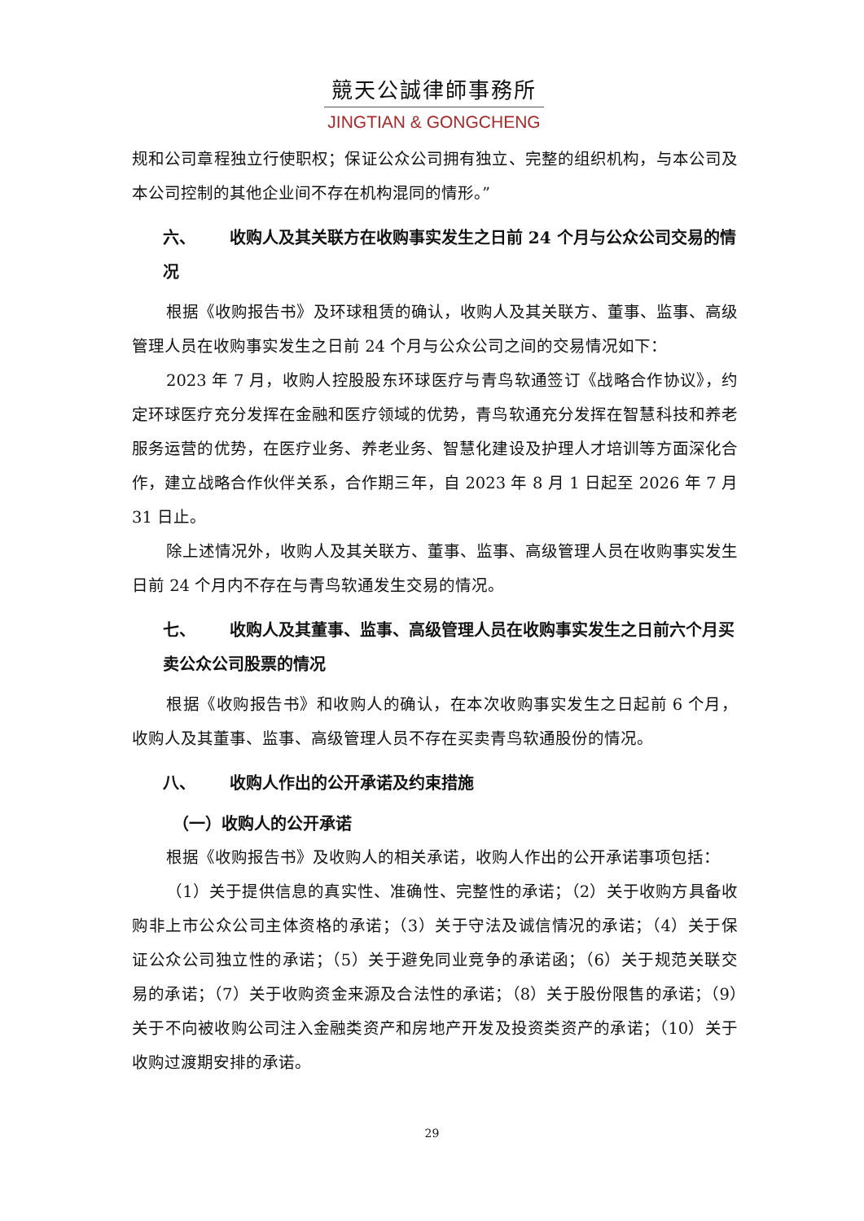競天公誠律師事務所
JINGTIAN & GONGCHENG
规和公司章程独立行使职权；保证公众公司拥有独立、完整的组织机构，与本公司及本公司控制的其他企业间不存在机构混同的情形。”
六、 收购人及其关联方在收购事实发生之日前 24 个月与公众公司交易的情况
根据《收购报告书》及环球租赁的确认，收购人及其关联方、董事、监事、高级管理人员在收购事实发生之日前 24 个月与公众公司之间的交易情况如下：
2023 年 7 月，收购人控股股东环球医疗与青鸟软通签订《战略合作协议》，约定环球医疗充分发挥在金融和医疗领域的优势，青鸟软通充分发挥在智慧科技和养老服务运营的优势，在医疗业务、养老业务、智慧化建设及护理人才培训等方面深化合作，建立战略合作伙伴关系，合作期三年，自 2023 年 8 月 1 日起至 2026 年 7 月 31 日止。
除上述情况外，收购人及其关联方、董事、监事、高级管理人员在收购事实发生日前 24 个月内不存在与青鸟软通发生交易的情况。
七、 收购人及其董事、监事、高级管理人员在收购事实发生之日前六个月买卖公众公司股票的情况
根据《收购报告书》和收购人的确认，在本次收购事实发生之日起前 6 个月，收购人及其董事、监事、高级管理人员不存在买卖青鸟软通股份的情况。
八、 收购人作出的公开承诺及约束措施
（一）收购人的公开承诺
根据《收购报告书》及收购人的相关承诺，收购人作出的公开承诺事项包括：
（1）关于提供信息的真实性、准确性、完整性的承诺；（2）关于收购方具备收购非上市公众公司主体资格的承诺；（3）关于守法及诚信情况的承诺；（4）关于保证公众公司独立性的承诺；（5）关于避免同业竞争的承诺函；（6）关于规范关联交易的承诺；（7）关于收购资金来源及合法性的承诺；（8）关于股份限售的承诺；（9）关于不向被收购公司注入金融类资产和房地产开发及投资类资产的承诺；（10）关于收购过渡期安排的承诺。
29